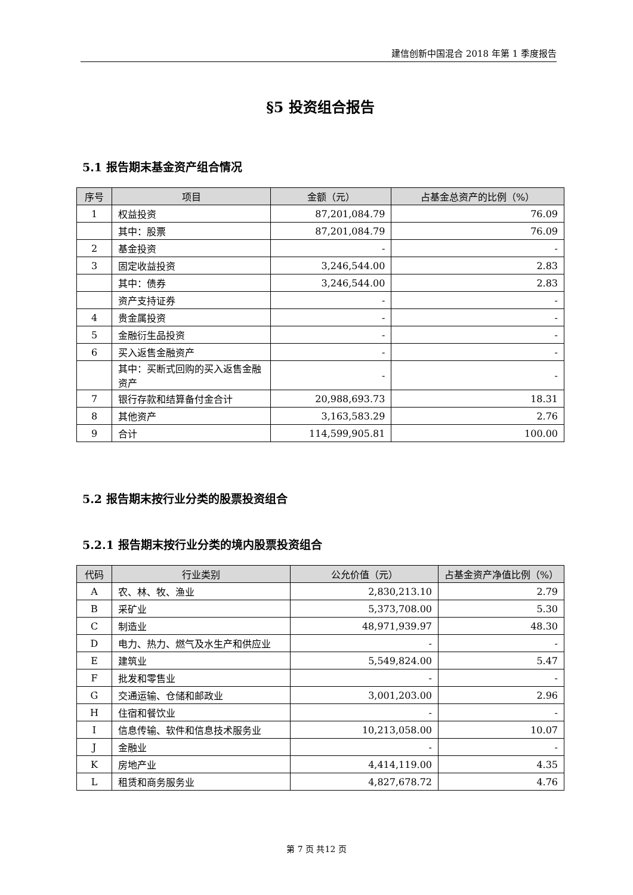建信创新中国混合 2018 年第 1 季度报告
§5 投资组合报告
5.1 报告期末基金资产组合情况
| 序号 | 项目 | 金额（元） | 占基金总资产的比例（%） |
| --- | --- | --- | --- |
| 1 | 权益投资 | 87,201,084.79 | 76.09 |
| | 其中：股票 | 87,201,084.79 | 76.09 |
| 2 | 基金投资 | - | - |
| 3 | 固定收益投资 | 3,246,544.00 | 2.83 |
| | 其中：债券 | 3,246,544.00 | 2.83 |
| | 资产支持证券 | - | - |
| 4 | 贵金属投资 | - | - |
| 5 | 金融衍生品投资 | - | - |
| 6 | 买入返售金融资产 | - | - |
| | 其中：买断式回购的买入返售金融资产 | - | - |
| 7 | 银行存款和结算备付金合计 | 20,988,693.73 | 18.31 |
| 8 | 其他资产 | 3,163,583.29 | 2.76 |
| 9 | 合计 | 114,599,905.81 | 100.00 |
5.2 报告期末按行业分类的股票投资组合
5.2.1 报告期末按行业分类的境内股票投资组合
| 代码 | 行业类别 | 公允价值（元） | 占基金资产净值比例（%） |
| --- | --- | --- | --- |
| A | 农、林、牧、渔业 | 2,830,213.10 | 2.79 |
| B | 采矿业 | 5,373,708.00 | 5.30 |
| C | 制造业 | 48,971,939.97 | 48.30 |
| D | 电力、热力、燃气及水生产和供应业 | - | - |
| E | 建筑业 | 5,549,824.00 | 5.47 |
| F | 批发和零售业 | - | - |
| G | 交通运输、仓储和邮政业 | 3,001,203.00 | 2.96 |
| H | 住宿和餐饮业 | - | - |
| I | 信息传输、软件和信息技术服务业 | 10,213,058.00 | 10.07 |
| J | 金融业 | - | - |
| K | 房地产业 | 4,414,119.00 | 4.35 |
| L | 租赁和商务服务业 | 4,827,678.72 | 4.76 |
第 7 页 共12 页